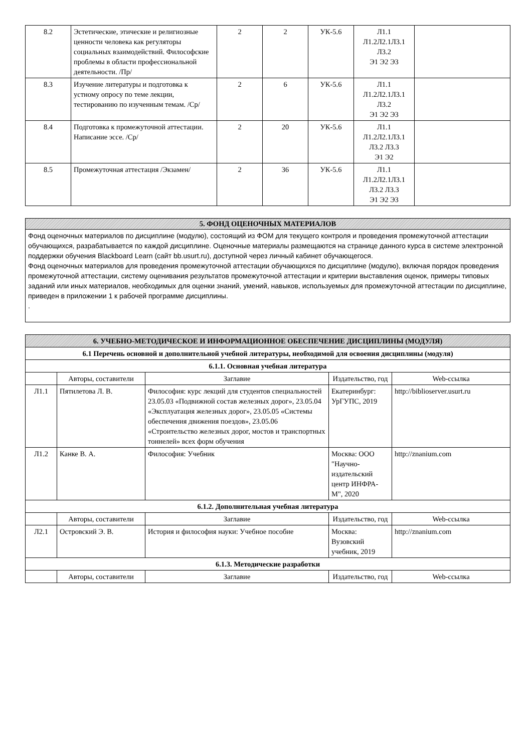| 8.2 | Эстетические, этические и религиозные ценности человека как регуляторы социальных взаимодействий. Философские проблемы в области профессиональной деятельности. /Пр/ | 2 | 2 | УК-5.6 | Л1.1 Л1.2Л2.1Л3.1 Л3.2 Э1 Э2 Э3 | |
| 8.3 | Изучение литературы и подготовка к устному опросу по теме лекции, тестированию по изученным темам. /Ср/ | 2 | 6 | УК-5.6 | Л1.1 Л1.2Л2.1Л3.1 Л3.2 Э1 Э2 Э3 | |
| 8.4 | Подготовка к промежуточной аттестации. Написание эссе. /Ср/ | 2 | 20 | УК-5.6 | Л1.1 Л1.2Л2.1Л3.1 Л3.2 Л3.3 Э1 Э2 | |
| 8.5 | Промежуточная аттестация /Экзамен/ | 2 | 36 | УК-5.6 | Л1.1 Л1.2Л2.1Л3.1 Л3.2 Л3.3 Э1 Э2 Э3 | |
5. ФОНД ОЦЕНОЧНЫХ МАТЕРИАЛОВ
Фонд оценочных материалов по дисциплине (модулю), состоящий из ФОМ для текущего контроля и проведения промежуточной аттестации обучающихся, разрабатывается по каждой дисциплине. Оценочные материалы размещаются на странице данного курса в системе электронной поддержки обучения Blackboard Learn (сайт bb.usurt.ru), доступной через личный кабинет обучающегося.
Фонд оценочных материалов для проведения промежуточной аттестации обучающихся по дисциплине (модулю), включая порядок проведения промежуточной аттестации, систему оценивания результатов промежуточной аттестации и критерии выставления оценок, примеры типовых заданий или иных материалов, необходимых для оценки знаний, умений, навыков, используемых для промежуточной аттестации по дисциплине, приведен в приложении 1 к рабочей программе дисциплины.
.
| 6. УЧЕБНО-МЕТОДИЧЕСКОЕ И ИНФОРМАЦИОННОЕ ОБЕСПЕЧЕНИЕ ДИСЦИПЛИНЫ (МОДУЛЯ) | | | | |
| 6.1 Перечень основной и дополнительной учебной литературы, необходимой для освоения дисциплины (модуля) | | | | |
| 6.1.1. Основная учебная литература | | | | |
| | Авторы, составители | Заглавие | Издательство, год | Web-ссылка |
| Л1.1 | Пятилетова Л. В. | Философия: курс лекций для студентов специальностей 23.05.03 «Подвижной состав железных дорог», 23.05.04 «Эксплуатация железных дорог», 23.05.05 «Системы обеспечения движения поездов», 23.05.06 «Строительство железных дорог, мостов и транспортных тоннелей» всех форм обучения | Екатеринбург: УрГУПС, 2019 | http://biblioserver.usurt.ru |
| Л1.2 | Канке В. А. | Философия: Учебник | Москва: ООО "Научно-издательский центр ИНФРА-М", 2020 | http://znanium.com |
| 6.1.2. Дополнительная учебная литература | | | | |
| | Авторы, составители | Заглавие | Издательство, год | Web-ссылка |
| Л2.1 | Островский Э. В. | История и философия науки: Учебное пособие | Москва: Вузовский учебник, 2019 | http://znanium.com |
| 6.1.3. Методические разработки | | | | |
| | Авторы, составители | Заглавие | Издательство, год | Web-ссылка |